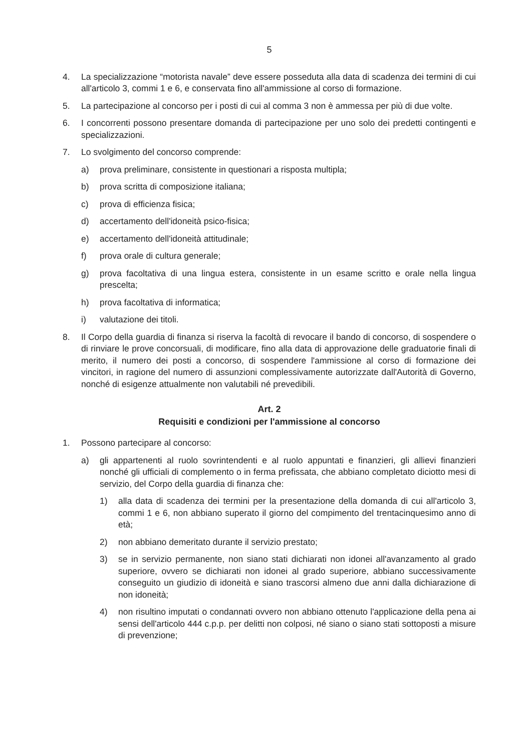5
4. La specializzazione “motorista navale” deve essere posseduta alla data di scadenza dei termini di cui all'articolo 3, commi 1 e 6, e conservata fino all'ammissione al corso di formazione.
5. La partecipazione al concorso per i posti di cui al comma 3 non è ammessa per più di due volte.
6. I concorrenti possono presentare domanda di partecipazione per uno solo dei predetti contingenti e specializzazioni.
7. Lo svolgimento del concorso comprende:
a) prova preliminare, consistente in questionari a risposta multipla;
b) prova scritta di composizione italiana;
c) prova di efficienza fisica;
d) accertamento dell'idoneità psico-fisica;
e) accertamento dell'idoneità attitudinale;
f) prova orale di cultura generale;
g) prova facoltativa di una lingua estera, consistente in un esame scritto e orale nella lingua prescelta;
h) prova facoltativa di informatica;
i) valutazione dei titoli.
8. Il Corpo della guardia di finanza si riserva la facoltà di revocare il bando di concorso, di sospendere o di rinviare le prove concorsuali, di modificare, fino alla data di approvazione delle graduatorie finali di merito, il numero dei posti a concorso, di sospendere l'ammissione al corso di formazione dei vincitori, in ragione del numero di assunzioni complessivamente autorizzate dall'Autorità di Governo, nonché di esigenze attualmente non valutabili né prevedibili.
Art. 2
Requisiti e condizioni per l'ammissione al concorso
1. Possono partecipare al concorso:
a) gli appartenenti al ruolo sovrintendenti e al ruolo appuntati e finanzieri, gli allievi finanzieri nonché gli ufficiali di complemento o in ferma prefissata, che abbiano completato diciotto mesi di servizio, del Corpo della guardia di finanza che:
1) alla data di scadenza dei termini per la presentazione della domanda di cui all'articolo 3, commi 1 e 6, non abbiano superato il giorno del compimento del trentacinquesimo anno di età;
2) non abbiano demeritato durante il servizio prestato;
3) se in servizio permanente, non siano stati dichiarati non idonei all'avanzamento al grado superiore, ovvero se dichiarati non idonei al grado superiore, abbiano successivamente conseguito un giudizio di idoneità e siano trascorsi almeno due anni dalla dichiarazione di non idoneità;
4) non risultino imputati o condannati ovvero non abbiano ottenuto l'applicazione della pena ai sensi dell'articolo 444 c.p.p. per delitti non colposi, né siano o siano stati sottoposti a misure di prevenzione;